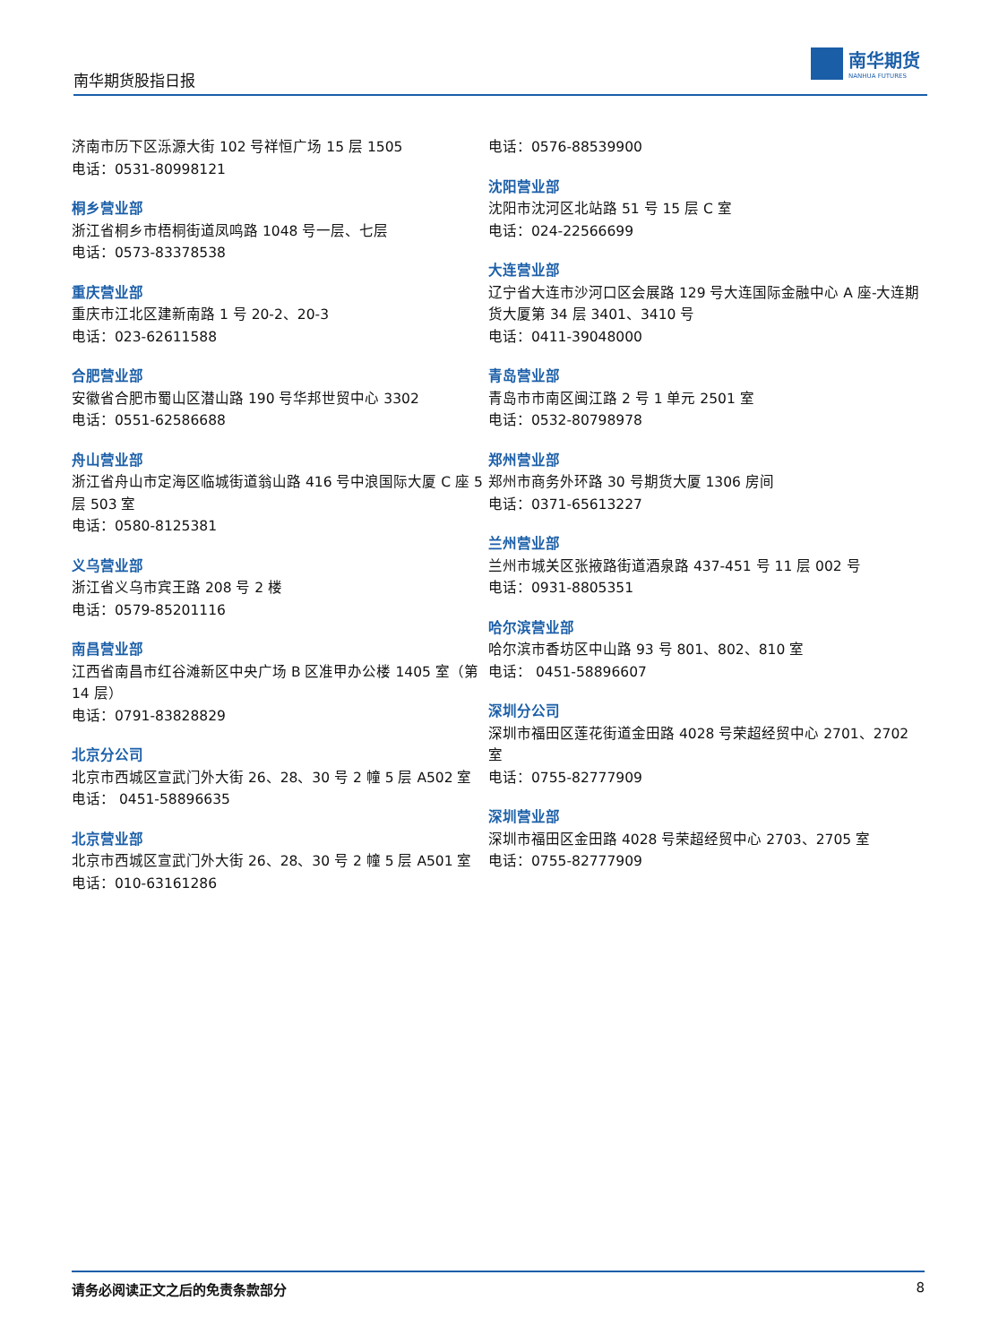南华期货股指日报
南华期货
NANHUA FUTURES
济南市历下区泺源大街 102 号祥恒广场 15 层 1505
电话：0531-80998121
桐乡营业部
浙江省桐乡市梧桐街道凤鸣路 1048 号一层、七层
电话：0573-83378538
重庆营业部
重庆市江北区建新南路 1 号 20-2、20-3
电话：023-62611588
合肥营业部
安徽省合肥市蜀山区潜山路 190 号华邦世贸中心 3302
电话：0551-62586688
舟山营业部
浙江省舟山市定海区临城街道翁山路 416 号中浪国际大厦 C 座 5 层 503 室
电话：0580-8125381
义乌营业部
浙江省义乌市宾王路 208 号 2 楼
电话：0579-85201116
南昌营业部
江西省南昌市红谷滩新区中央广场 B 区准甲办公楼 1405 室（第 14 层）
电话：0791-83828829
北京分公司
北京市西城区宣武门外大街 26、28、30 号 2 幢 5 层 A502 室
电话： 0451-58896635
北京营业部
北京市西城区宣武门外大街 26、28、30 号 2 幢 5 层 A501 室
电话：010-63161286
电话：0576-88539900
沈阳营业部
沈阳市沈河区北站路 51 号 15 层 C 室
电话：024-22566699
大连营业部
辽宁省大连市沙河口区会展路 129 号大连国际金融中心 A 座-大连期货大厦第 34 层 3401、3410 号
电话：0411-39048000
青岛营业部
青岛市市南区闽江路 2 号 1 单元 2501 室
电话：0532-80798978
郑州营业部
郑州市商务外环路 30 号期货大厦 1306 房间
电话：0371-65613227
兰州营业部
兰州市城关区张掖路街道酒泉路 437-451 号 11 层 002 号
电话：0931-8805351
哈尔滨营业部
哈尔滨市香坊区中山路 93 号 801、802、810 室
电话： 0451-58896607
深圳分公司
深圳市福田区莲花街道金田路 4028 号荣超经贸中心 2701、2702 室
电话：0755-82777909
深圳营业部
深圳市福田区金田路 4028 号荣超经贸中心 2703、2705 室
电话：0755-82777909
请务必阅读正文之后的免责条款部分 8